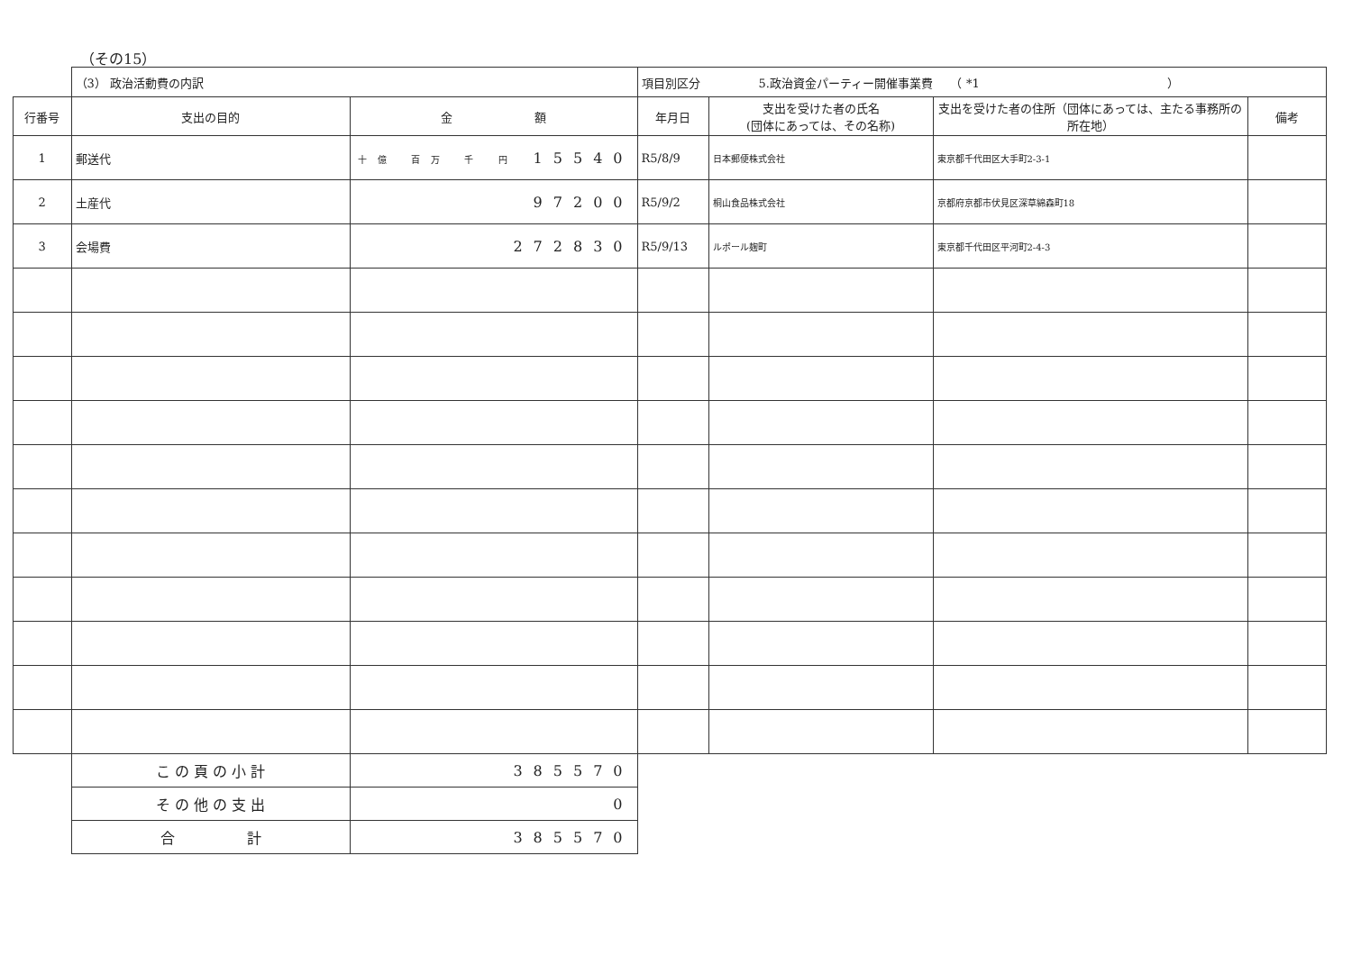（その15）
| | （3） 政治活動費の内訳 | | 項目別区分 5.政治資金パーティー開催事業費 （ *1 ） | | | |
| 行番号 | 支出の目的 | 金 額 | 年月日 | 支出を受けた者の氏名 (団体にあっては、その名称) | 支出を受けた者の住所（団体にあっては、主たる事務所の所在地） | 備考 |
| 1 | 郵送代 | 十億 百万 千 円 15540 | R5/8/9 | 日本郵便株式会社 | 東京都千代田区大手町2-3-1 | |
| 2 | 土産代 | 97200 | R5/9/2 | 桐山食品株式会社 | 京都府京都市伏見区深草綿森町18 | |
| 3 | 会場費 | 272830 | R5/9/13 | ルポール麹町 | 東京都千代田区平河町2-4-3 | |
| | こ の 頁 の 小 計 | 385570 | | | | |
| | そ の 他 の 支 出 | 0 | | | | |
| | 合 計 | 385570 | | | | |